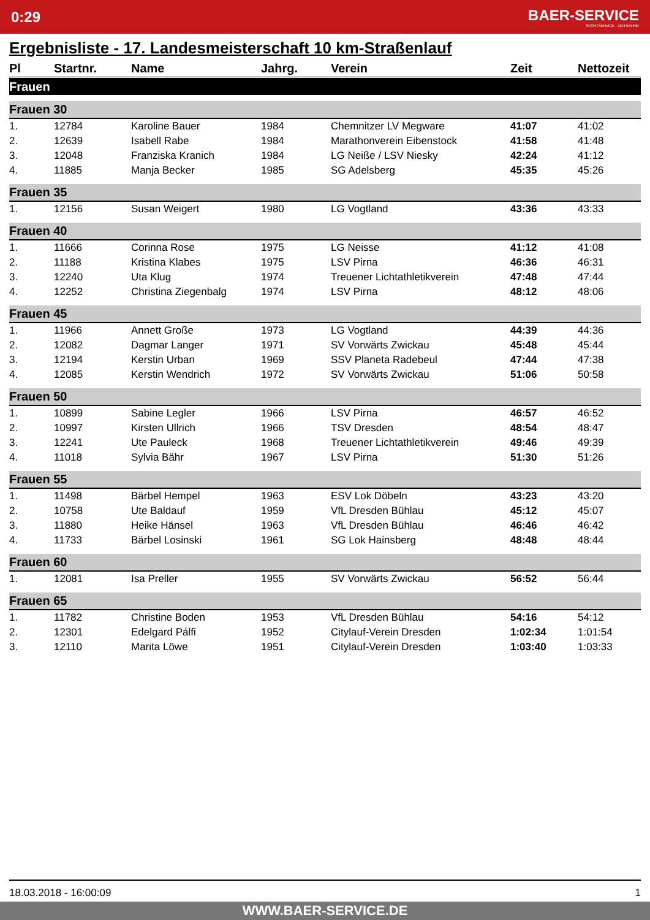0:29 BAER-SERVICE
SPORTSERVICE · ZEITNAHME
Ergebnisliste - 17. Landesmeisterschaft 10 km-Straßenlauf
| Pl | Startnr. | Name | Jahrg. | Verein | Zeit | Nettozeit |
| --- | --- | --- | --- | --- | --- | --- |
| Frauen | | | | | | |
| Frauen 30 | | | | | | |
| 1. | 12784 | Karoline Bauer | 1984 | Chemnitzer LV Megware | 41:07 | 41:02 |
| 2. | 12639 | Isabell Rabe | 1984 | Marathonverein Eibenstock | 41:58 | 41:48 |
| 3. | 12048 | Franziska Kranich | 1984 | LG Neiße / LSV Niesky | 42:24 | 41:12 |
| 4. | 11885 | Manja Becker | 1985 | SG Adelsberg | 45:35 | 45:26 |
| Frauen 35 | | | | | | |
| 1. | 12156 | Susan Weigert | 1980 | LG Vogtland | 43:36 | 43:33 |
| Frauen 40 | | | | | | |
| 1. | 11666 | Corinna Rose | 1975 | LG Neisse | 41:12 | 41:08 |
| 2. | 11188 | Kristina Klabes | 1975 | LSV Pirna | 46:36 | 46:31 |
| 3. | 12240 | Uta Klug | 1974 | Treuener Lichtathletikverein | 47:48 | 47:44 |
| 4. | 12252 | Christina Ziegenbalg | 1974 | LSV Pirna | 48:12 | 48:06 |
| Frauen 45 | | | | | | |
| 1. | 11966 | Annett Große | 1973 | LG Vogtland | 44:39 | 44:36 |
| 2. | 12082 | Dagmar Langer | 1971 | SV Vorwärts Zwickau | 45:48 | 45:44 |
| 3. | 12194 | Kerstin Urban | 1969 | SSV Planeta Radebeul | 47:44 | 47:38 |
| 4. | 12085 | Kerstin Wendrich | 1972 | SV Vorwärts Zwickau | 51:06 | 50:58 |
| Frauen 50 | | | | | | |
| 1. | 10899 | Sabine Legler | 1966 | LSV Pirna | 46:57 | 46:52 |
| 2. | 10997 | Kirsten Ullrich | 1966 | TSV Dresden | 48:54 | 48:47 |
| 3. | 12241 | Ute Pauleck | 1968 | Treuener Lichtathletikverein | 49:46 | 49:39 |
| 4. | 11018 | Sylvia Bähr | 1967 | LSV Pirna | 51:30 | 51:26 |
| Frauen 55 | | | | | | |
| 1. | 11498 | Bärbel Hempel | 1963 | ESV Lok Döbeln | 43:23 | 43:20 |
| 2. | 10758 | Ute Baldauf | 1959 | VfL Dresden Bühlau | 45:12 | 45:07 |
| 3. | 11880 | Heike Hänsel | 1963 | VfL Dresden Bühlau | 46:46 | 46:42 |
| 4. | 11733 | Bärbel Losinski | 1961 | SG Lok Hainsberg | 48:48 | 48:44 |
| Frauen 60 | | | | | | |
| 1. | 12081 | Isa Preller | 1955 | SV Vorwärts Zwickau | 56:52 | 56:44 |
| Frauen 65 | | | | | | |
| 1. | 11782 | Christine Boden | 1953 | VfL Dresden Bühlau | 54:16 | 54:12 |
| 2. | 12301 | Edelgard Pálfi | 1952 | Citylauf-Verein Dresden | 1:02:34 | 1:01:54 |
| 3. | 12110 | Marita Löwe | 1951 | Citylauf-Verein Dresden | 1:03:40 | 1:03:33 |
18.03.2018 - 16:00:09 1
WWW.BAER-SERVICE.DE